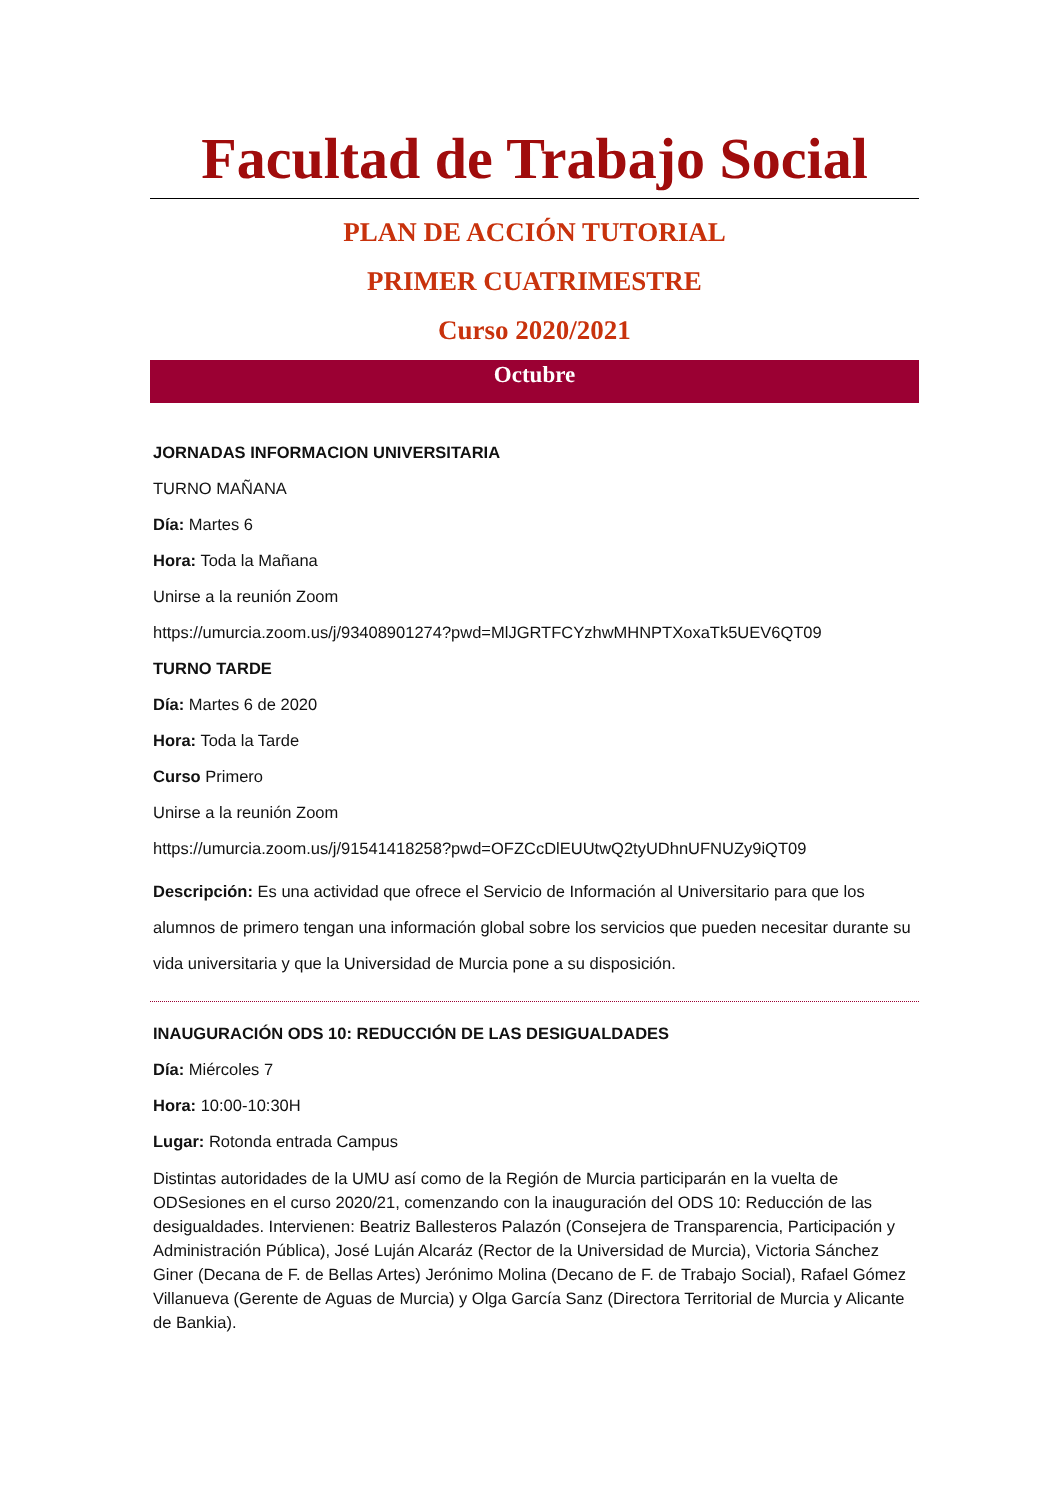Facultad de Trabajo Social
PLAN DE ACCIÓN TUTORIAL
PRIMER CUATRIMESTRE
Curso 2020/2021
Octubre
JORNADAS INFORMACION UNIVERSITARIA
TURNO MAÑANA
Día: Martes 6
Hora: Toda la Mañana
Unirse a la reunión Zoom
https://umurcia.zoom.us/j/93408901274?pwd=MlJGRTFCYzhwMHNPTXoxaTk5UEV6QT09
TURNO TARDE
Día: Martes 6 de 2020
Hora: Toda la Tarde
Curso Primero
Unirse a la reunión Zoom
https://umurcia.zoom.us/j/91541418258?pwd=OFZCcDlEUUtwQ2tyUDhnUFNUZy9iQT09
Descripción: Es una actividad que ofrece el Servicio de Información al Universitario para que los alumnos de primero tengan una información global sobre los servicios que pueden necesitar durante su vida universitaria y que la Universidad de Murcia pone a su disposición.
INAUGURACIÓN ODS 10: REDUCCIÓN DE LAS DESIGUALDADES
Día: Miércoles 7
Hora: 10:00-10:30H
Lugar: Rotonda entrada Campus
Distintas autoridades de la UMU así como de la Región de Murcia participarán en la vuelta de ODSesiones en el curso 2020/21, comenzando con la inauguración del ODS 10: Reducción de las desigualdades. Intervienen: Beatriz Ballesteros Palazón (Consejera de Transparencia, Participación y Administración Pública), José Luján Alcaráz (Rector de la Universidad de Murcia), Victoria Sánchez Giner (Decana de F. de Bellas Artes) Jerónimo Molina (Decano de F. de Trabajo Social), Rafael Gómez Villanueva (Gerente de Aguas de Murcia) y Olga García Sanz (Directora Territorial de Murcia y Alicante de Bankia).